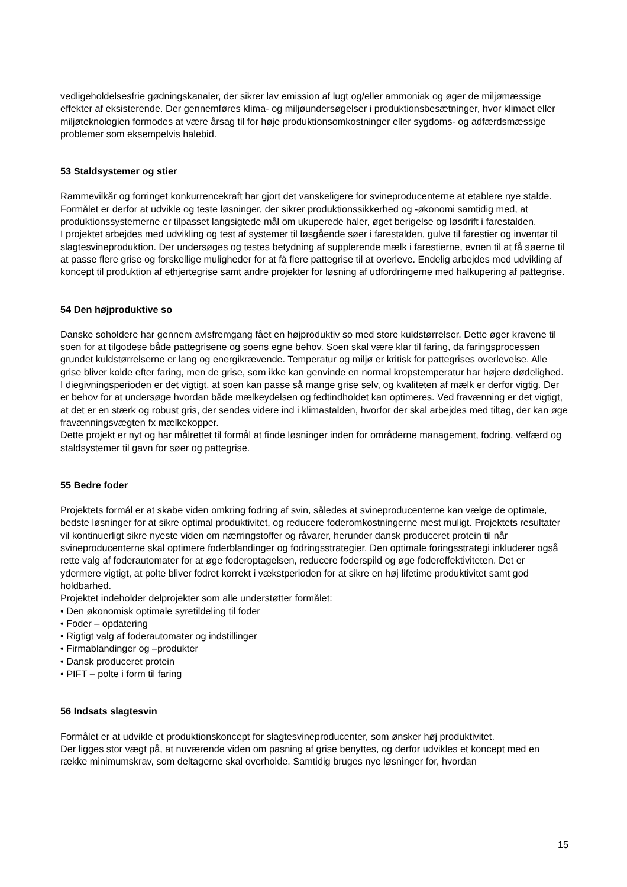vedligeholdelsesfrie gødningskanaler, der sikrer lav emission af lugt og/eller ammoniak og øger de miljømæssige effekter af eksisterende. Der gennemføres klima- og miljøundersøgelser i produktionsbesætninger, hvor klimaet eller miljøteknologien formodes at være årsag til for høje produktionsomkostninger eller sygdoms- og adfærdsmæssige problemer som eksempelvis halebid.
53 Staldsystemer og stier
Rammevilkår og forringet konkurrencekraft har gjort det vanskeligere for svineproducenterne at etablere nye stalde. Formålet er derfor at udvikle og teste løsninger, der sikrer produktionssikkerhed og -økonomi samtidig med, at produktionssystemerne er tilpasset langsigtede mål om ukuperede haler, øget berigelse og løsdrift i farestalden.
I projektet arbejdes med udvikling og test af systemer til løsgående søer i farestalden, gulve til farestier og inventar til slagtesvineproduktion. Der undersøges og testes betydning af supplerende mælk i farestierne, evnen til at få søerne til at passe flere grise og forskellige muligheder for at få flere pattegrise til at overleve. Endelig arbejdes med udvikling af koncept til produktion af ethjertegrise samt andre projekter for løsning af udfordringerne med halkupering af pattegrise.
54 Den højproduktive so
Danske soholdere har gennem avlsfremgang fået en højproduktiv so med store kuldstørrelser. Dette øger kravene til soen for at tilgodese både pattegrisene og soens egne behov. Soen skal være klar til faring, da faringsprocessen grundet kuldstørrelserne er lang og energikrævende. Temperatur og miljø er kritisk for pattegrises overlevelse. Alle grise bliver kolde efter faring, men de grise, som ikke kan genvinde en normal kropstemperatur har højere dødelighed. I diegivningsperioden er det vigtigt, at soen kan passe så mange grise selv, og kvaliteten af mælk er derfor vigtig. Der er behov for at undersøge hvordan både mælkeydelsen og fedtindholdet kan optimeres. Ved fravænning er det vigtigt, at det er en stærk og robust gris, der sendes videre ind i klimastalden, hvorfor der skal arbejdes med tiltag, der kan øge fravænningsvægten fx mælkekopper.
Dette projekt er nyt og har målrettet til formål at finde løsninger inden for områderne management, fodring, velfærd og staldsystemer til gavn for søer og pattegrise.
55 Bedre foder
Projektets formål er at skabe viden omkring fodring af svin, således at svineproducenterne kan vælge de optimale, bedste løsninger for at sikre optimal produktivitet, og reducere foderomkostningerne mest muligt. Projektets resultater vil kontinuerligt sikre nyeste viden om nærringstoffer og råvarer, herunder dansk produceret protein til når svineproducenterne skal optimere foderblandinger og fodringsstrategier. Den optimale foringsstrategi inkluderer også rette valg af foderautomater for at øge foderoptagelsen, reducere foderspild og øge fodereffektiviteten. Det er ydermere vigtigt, at polte bliver fodret korrekt i vækstperioden for at sikre en høj lifetime produktivitet samt god holdbarhed.
Projektet indeholder delprojekter som alle understøtter formålet:
• Den økonomisk optimale syretildeling til foder
• Foder – opdatering
• Rigtigt valg af foderautomater og indstillinger
• Firmablandinger og –produkter
• Dansk produceret protein
• PIFT – polte i form til faring
56 Indsats slagtesvin
Formålet er at udvikle et produktionskoncept for slagtesvineproducenter, som ønsker høj produktivitet.
Der ligges stor vægt på, at nuværende viden om pasning af grise benyttes, og derfor udvikles et koncept med en række minimumskrav, som deltagerne skal overholde. Samtidig bruges nye løsninger for, hvordan
15